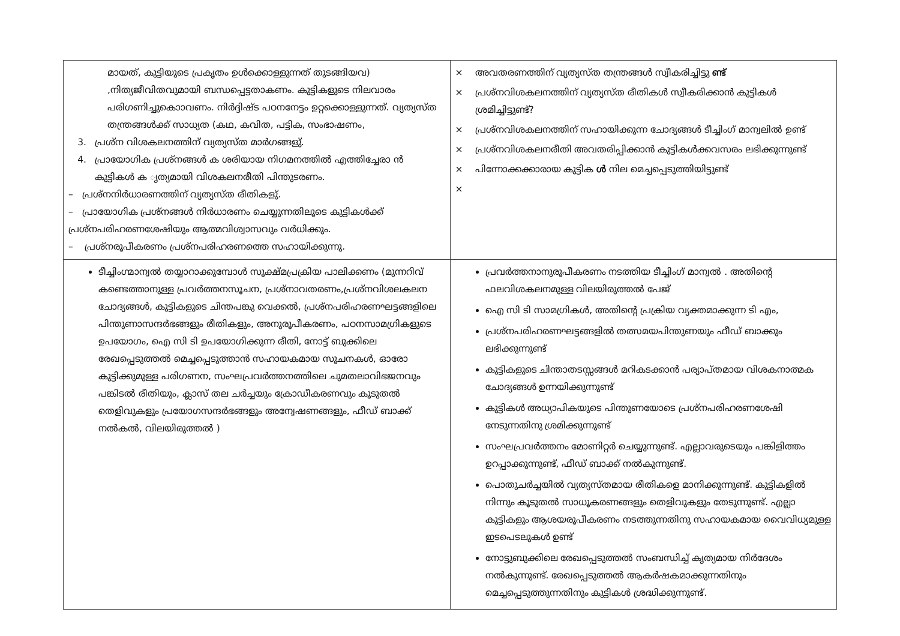| മായത്, കുട്ടിയുടെ പ്രകൃതം ഉൾക്കൊള്ളുന്നത് തുടങ്ങിയവ) ,നിത്യജീവിതവുമായി ബന്ധപ്പെട്ടതാകണം. കുട്ടികളുടെ നിലവാരം പരിഗണിച്ചുകൊാവണം. നിർദ്ദിഷ്ട പഠനനേട്ടം ഉറ്റക്കൊള്ളുന്നത്. വ്യത്യസ്ത തന്ത്രങ്ങൾക്ക് സാധ്യത (കഥ, കവിത, പട്ടിക, സംഭാഷണം, 3. പ്രശ്ന വിശകലനത്തിന് വ്യത്യസ്ത മാർഗങ്ങളു്. 4. പ്രായോഗിക പ്രശ്നങ്ങൾ ക ശരിയായ നിഗമനത്തിൽ എത്തിച്ചേരാ ൻ കുട്ടികൾ ക ൃത്യമായി വിശകലനരീതി പിന്തുടരണം. – പ്രശ്നനിർധാരണത്തിന് വ്യത്യസ്ത രീതികളു്. – പ്രായോഗിക പ്രശ്നങ്ങൾ നിർധാരണം ചെയ്യുന്നതിലൂടെ കുട്ടികൾക്ക് പ്രശ്നപരിഹരണശേഷിയും ആത്മവിശ്വാസവും വർധിക്കും. – പ്രശ്നരൂപീകരണം പ്രശ്നപരിഹരണത്തെ സഹായിക്കുന്നു. | × അവതരണത്തിന് വ്യത്യസ്ത തന്ത്രങ്ങൾ സ്വീകരിച്ചിട്ടു ണ്ട് × പ്രശ്നവിശകലനത്തിന് വ്യത്യസ്ത രീതികൾ സ്വീകരിക്കാൻ കുട്ടികൾ ശ്രമിച്ചിട്ടുണ്ട്? × പ്രശ്നവിശകലനത്തിന് സഹായിക്കുന്ന ചോദ്യങ്ങൾ ടീച്ചിംഗ് മാന്വലിൽ ഉണ്ട് × പ്രശ്നവിശകലനരീതി അവതരിപ്പിക്കാൻ കുട്ടികൾക്കവസരം ലഭിക്കുന്നുണ്ട് × പിന്നോക്കക്കാരായ കുട്ടിക ൾ നില മെച്ചപ്പെടുത്തിയിട്ടുണ്ട് × |
| ടീച്ചിംഗ്മാന്വൽ തയ്യാറാക്കുമ്പോൾ സൂക്ഷ്മപ്രക്രിയ പാലിക്കണം (മുന്നറിവ് കണ്ടെത്താനുള്ള പ്രവർത്തനസൂചന, പ്രശ്നാവതരണം,പ്രശ്നവിശലകലന ചോദ്യങ്ങൾ, കുട്ടികളുടെ ചിന്തപങ്കു വെക്കൽ, പ്രശ്നപരിഹരണഘട്ടങ്ങളിലെ പിന്തുണാസന്ദർഭങ്ങളും രീതികളും, അനുരൂപീകരണം, പഠനസാമഗ്രികളുടെ ഉപയോഗം, ഐ സി ടി ഉപയോഗിക്കുന്ന രീതി, നോട്ട് ബുക്കിലെ രേഖപ്പെടുത്തൽ മെച്ചപ്പെടുത്താൻ സഹായകമായ സൂചനകൾ, ഓരോ കുട്ടിക്കുമുള്ള പരിഗണന, സംഘപ്രവർത്തനത്തിലെ ചുമതലാവിഭജനവും പങ്കിടൽ രീതിയും, ക്ലാസ് തല ചർച്ചയും ക്രോഡീകരണവും കൂടുതൽ തെളിവുകളും പ്രയോഗസന്ദർഭങ്ങളും അന്വേഷണങ്ങളും, ഫീഡ് ബാക്ക് നൽകൽ, വിലയിരുത്തൽ ) | പ്രവർത്തനാനുരൂപീകരണം നടത്തിയ ടീച്ചിംഗ് മാന്വൽ . അതിന്റെ ഫലവിശകലനമുള്ള വിലയിരുത്തൽ പേജ് ഐ സി ടി സാമഗ്രികൾ, അതിന്റെ പ്രക്രിയ വ്യക്തമാക്കുന്ന ടി എം, പ്രശ്നപരിഹരണഘട്ടങ്ങളിൽ തത്സമയപിന്തുണയും ഫീഡ് ബാക്കും ലഭിക്കുന്നുണ്ട് കുട്ടികളുടെ ചിന്താതടസ്സങ്ങൾ മറികടക്കാൻ പര്യാപ്തമായ വിശകനാത്മക ചോദ്യങ്ങൾ ഉന്നയിക്കുന്നുണ്ട് കുട്ടികൾ അധ്യാപികയുടെ പിന്തുണയോടെ പ്രശ്നപരിഹരണശേഷി നേടുന്നതിനു ശ്രമിക്കുന്നുണ്ട് സംഘപ്രവർത്തനം മോണിറ്റർ ചെയ്യുന്നുണ്ട്. എല്ലാവരുടെയും പങ്കിളിത്തം ഉറപ്പാക്കുന്നുണ്ട്, ഫീഡ് ബാക്ക് നൽകുന്നുണ്ട്. പൊതുചർച്ചയിൽ വ്യത്യസ്തമായ രീതികളെ മാനിക്കുന്നുണ്ട്. കുട്ടികളിൽ നിന്നും കൂടുതൽ സാധൂകരണങ്ങളും തെളിവുകളും തേടുന്നുണ്ട്. എല്ലാ കുട്ടികളും ആശയരൂപീകരണം നടത്തുന്നതിനു സഹായകമായ വൈവിധ്യമുള്ള ഇടപെടലുകൾ ഉണ്ട് നോട്ടുബുക്കിലെ രേഖപ്പെടുത്തൽ സംബന്ധിച്ച് കൃത്യമായ നിർദേശം നൽകുന്നുണ്ട്. രേഖപ്പെടുത്തൽ ആകർഷകമാക്കുന്നതിനും മെച്ചപ്പെടുത്തുന്നതിനും കുട്ടികൾ ശ്രദ്ധിക്കുന്നുണ്ട്. |